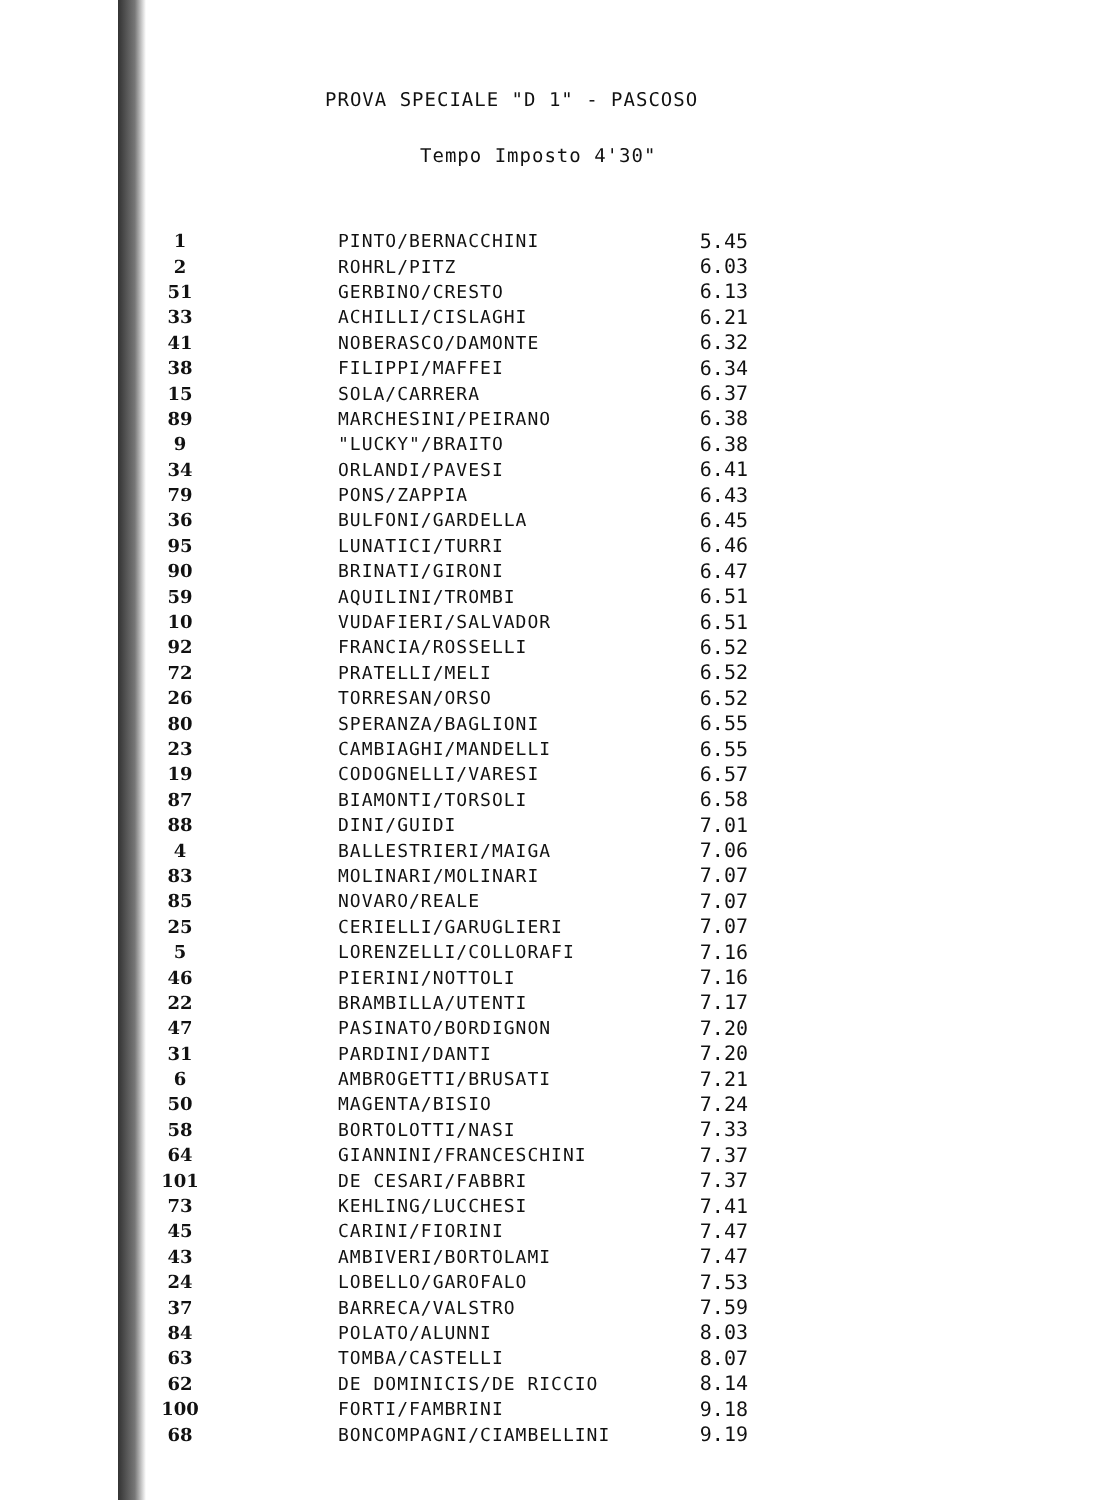PROVA SPECIALE "D 1" - PASCOSO
Tempo Imposto 4'30"
| 1 | PINTO/BERNACCHINI | 5.45 |
| 2 | ROHRL/PITZ | 6.03 |
| 51 | GERBINO/CRESTO | 6.13 |
| 33 | ACHILLI/CISLAGHI | 6.21 |
| 41 | NOBERASCO/DAMONTE | 6.32 |
| 38 | FILIPPI/MAFFEI | 6.34 |
| 15 | SOLA/CARRERA | 6.37 |
| 89 | MARCHESINI/PEIRANO | 6.38 |
| 9 | "LUCKY"/BRAITO | 6.38 |
| 34 | ORLANDI/PAVESI | 6.41 |
| 79 | PONS/ZAPPIA | 6.43 |
| 36 | BULFONI/GARDELLA | 6.45 |
| 95 | LUNATICI/TURRI | 6.46 |
| 90 | BRINATI/GIRONI | 6.47 |
| 59 | AQUILINI/TROMBI | 6.51 |
| 10 | VUDAFIERI/SALVADOR | 6.51 |
| 92 | FRANCIA/ROSSELLI | 6.52 |
| 72 | PRATELLI/MELI | 6.52 |
| 26 | TORRESAN/ORSO | 6.52 |
| 80 | SPERANZA/BAGLIONI | 6.55 |
| 23 | CAMBIAGHI/MANDELLI | 6.55 |
| 19 | CODOGNELLI/VARESI | 6.57 |
| 87 | BIAMONTI/TORSOLI | 6.58 |
| 88 | DINI/GUIDI | 7.01 |
| 4 | BALLESTRIERI/MAIGA | 7.06 |
| 83 | MOLINARI/MOLINARI | 7.07 |
| 85 | NOVARO/REALE | 7.07 |
| 25 | CERIELLI/GARUGLIERI | 7.07 |
| 5 | LORENZELLI/COLLORAFI | 7.16 |
| 46 | PIERINI/NOTTOLI | 7.16 |
| 22 | BRAMBILLA/UTENTI | 7.17 |
| 47 | PASINATO/BORDIGNON | 7.20 |
| 31 | PARDINI/DANTI | 7.20 |
| 6 | AMBROGETTI/BRUSATI | 7.21 |
| 50 | MAGENTA/BISIO | 7.24 |
| 58 | BORTOLOTTI/NASI | 7.33 |
| 64 | GIANNINI/FRANCESCHINI | 7.37 |
| 101 | DE CESARI/FABBRI | 7.37 |
| 73 | KEHLING/LUCCHESI | 7.41 |
| 45 | CARINI/FIORINI | 7.47 |
| 43 | AMBIVERI/BORTOLAMI | 7.47 |
| 24 | LOBELLO/GAROFALO | 7.53 |
| 37 | BARRECA/VALSTRO | 7.59 |
| 84 | POLATO/ALUNNI | 8.03 |
| 63 | TOMBA/CASTELLI | 8.07 |
| 62 | DE DOMINICIS/DE RICCIO | 8.14 |
| 100 | FORTI/FAMBRINI | 9.18 |
| 68 | BONCOMPAGNI/CIAMBELLINI | 9.19 |